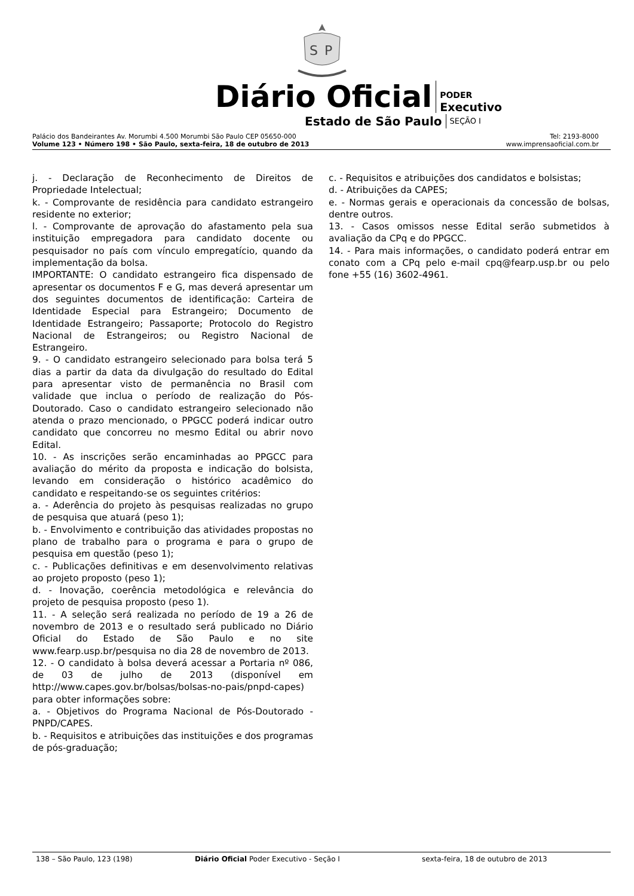S
P
Diário Oficial PODER
Executivo
Estado de São Paulo SEÇÃO I
Palácio dos Bandeirantes Av. Morumbi 4.500 Morumbi São Paulo CEP 05650-000 Tel: 2193-8000
Volume 123 • Número 198 • São Paulo, sexta-feira, 18 de outubro de 2013 www.imprensaoficial.com.br
j. - Declaração de Reconhecimento de Direitos de Propriedade Intelectual;
k. - Comprovante de residência para candidato estrangeiro residente no exterior;
l. - Comprovante de aprovação do afastamento pela sua instituição empregadora para candidato docente ou pesquisador no país com vínculo empregatício, quando da implementação da bolsa.
IMPORTANTE: O candidato estrangeiro fica dispensado de apresentar os documentos F e G, mas deverá apresentar um dos seguintes documentos de identificação: Carteira de Identidade Especial para Estrangeiro; Documento de Identidade Estrangeiro; Passaporte; Protocolo do Registro Nacional de Estrangeiros; ou Registro Nacional de Estrangeiro.
9. - O candidato estrangeiro selecionado para bolsa terá 5 dias a partir da data da divulgação do resultado do Edital para apresentar visto de permanência no Brasil com validade que inclua o período de realização do Pós-Doutorado. Caso o candidato estrangeiro selecionado não atenda o prazo mencionado, o PPGCC poderá indicar outro candidato que concorreu no mesmo Edital ou abrir novo Edital.
10. - As inscrições serão encaminhadas ao PPGCC para avaliação do mérito da proposta e indicação do bolsista, levando em consideração o histórico acadêmico do candidato e respeitando-se os seguintes critérios:
a. - Aderência do projeto às pesquisas realizadas no grupo de pesquisa que atuará (peso 1);
b. - Envolvimento e contribuição das atividades propostas no plano de trabalho para o programa e para o grupo de pesquisa em questão (peso 1);
c. - Publicações definitivas e em desenvolvimento relativas ao projeto proposto (peso 1);
d. - Inovação, coerência metodológica e relevância do projeto de pesquisa proposto (peso 1).
11. - A seleção será realizada no período de 19 a 26 de novembro de 2013 e o resultado será publicado no Diário Oficial do Estado de São Paulo e no site www.fearp.usp.br/pesquisa no dia 28 de novembro de 2013.
12. - O candidato à bolsa deverá acessar a Portaria nº 086, de 03 de julho de 2013 (disponível em http://www.capes.gov.br/bolsas/bolsas-no-pais/pnpd-capes) para obter informações sobre:
a. - Objetivos do Programa Nacional de Pós-Doutorado - PNPD/CAPES.
b. - Requisitos e atribuições das instituições e dos programas de pós-graduação;
c. - Requisitos e atribuições dos candidatos e bolsistas;
d. - Atribuições da CAPES;
e. - Normas gerais e operacionais da concessão de bolsas, dentre outros.
13. - Casos omissos nesse Edital serão submetidos à avaliação da CPq e do PPGCC.
14. - Para mais informações, o candidato poderá entrar em conato com a CPq pelo e-mail cpq@fearp.usp.br ou pelo fone +55 (16) 3602-4961.
138 – São Paulo, 123 (198) Diário Oficial Poder Executivo - Seção I sexta-feira, 18 de outubro de 2013